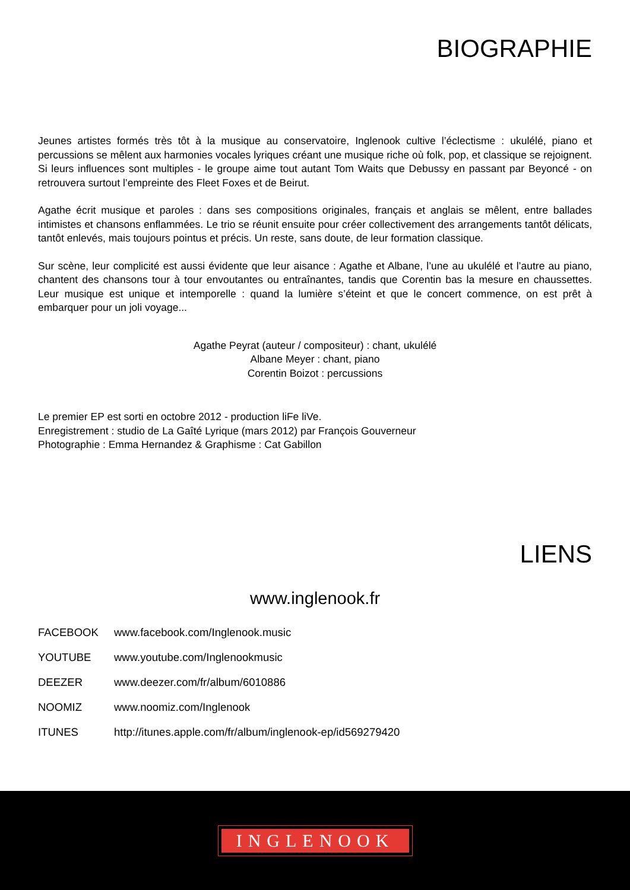BIOGRAPHIE
Jeunes artistes formés très tôt à la musique au conservatoire, Inglenook cultive l’éclectisme : ukulélé, piano et percussions se mêlent aux harmonies vocales lyriques créant une musique riche où folk, pop, et classique se rejoignent. Si leurs influences sont multiples - le groupe aime tout autant Tom Waits que Debussy en passant par Beyoncé - on retrouvera surtout l’empreinte des Fleet Foxes et de Beirut.
Agathe écrit musique et paroles : dans ses compositions originales, français et anglais se mêlent, entre ballades intimistes et chansons enflammées. Le trio se réunit ensuite pour créer collectivement des arrangements tantôt délicats, tantôt enlevés, mais toujours pointus et précis. Un reste, sans doute, de leur formation classique.
Sur scène, leur complicité est aussi évidente que leur aisance : Agathe et Albane, l’une au ukulélé et l’autre au piano, chantent des chansons tour à tour envoutantes ou entraînantes, tandis que Corentin bas la mesure en chaussettes. Leur musique est unique et intemporelle : quand la lumière s’éteint et que le concert commence, on est prêt à embarquer pour un joli voyage...
Agathe Peyrat (auteur / compositeur) : chant, ukulélé
Albane Meyer : chant, piano
Corentin Boizot : percussions
Le premier EP est sorti en octobre 2012 - production liFe liVe.
Enregistrement : studio de La Gaîté Lyrique (mars 2012) par François Gouverneur
Photographie : Emma Hernandez & Graphisme : Cat Gabillon
LIENS
www.inglenook.fr
FACEBOOK www.facebook.com/Inglenook.music
YOUTUBE www.youtube.com/Inglenookmusic
DEEZER www.deezer.com/fr/album/6010886
NOOMIZ www.noomiz.com/Inglenook
ITUNES http://itunes.apple.com/fr/album/inglenook-ep/id569279420
INGLENOOK